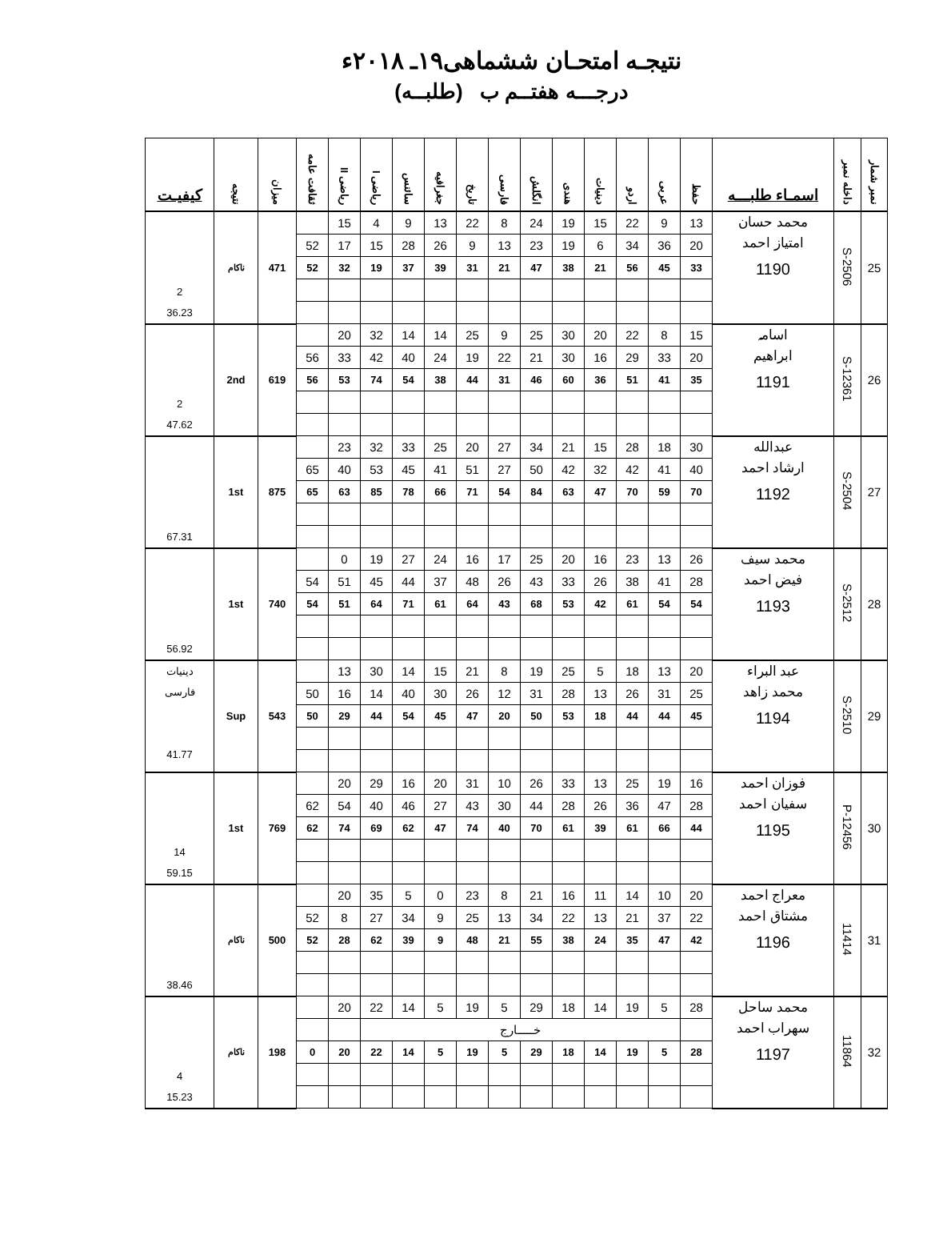نتیجـه امتحـان ششماهی۱۹ـ ۲۰۱۸ء
درجـــه هفتــم ب (طلبــه)
| نمبر شمار | داخله نمبر | اسمـاء طلبـــه | حفظ | عربی | اردو | دینیات | هندی | انگلش | فارسی | تاریخ | جغرافیه | سائنس | ریاضی I | ریاضی II | ثقافت عامه | میزان | نتیجه | کیفیـت |
| --- | --- | --- | --- | --- | --- | --- | --- | --- | --- | --- | --- | --- | --- | --- | --- | --- | --- | --- |
| 25 | S-2506 | محمد حسان امتیاز احمد 1190 | 13 | 9 | 22 | 15 | 19 | 24 | 8 | 22 | 13 | 9 | 4 | 15 | | 471 | ناکام | 2 36.23 |
| | | | 20 | 36 | 34 | 6 | 19 | 23 | 13 | 9 | 26 | 28 | 15 | 17 | 52 | | | |
| | | | 33 | 45 | 56 | 21 | 38 | 47 | 21 | 31 | 39 | 37 | 19 | 32 | 52 | | | |
| 26 | S-12361 | اسامہ ابراهیم 1191 | 15 | 8 | 22 | 20 | 30 | 25 | 9 | 25 | 14 | 14 | 32 | 20 | | 619 | 2nd | 2 47.62 |
| | | | 20 | 33 | 29 | 16 | 30 | 21 | 22 | 19 | 24 | 40 | 42 | 33 | 56 | | | |
| | | | 35 | 41 | 51 | 36 | 60 | 46 | 31 | 44 | 38 | 54 | 74 | 53 | 56 | | | |
| 27 | S-2504 | عبدالله ارشاد احمد 1192 | 30 | 18 | 28 | 15 | 21 | 34 | 27 | 20 | 25 | 33 | 32 | 23 | | 875 | 1st | 67.31 |
| | | | 40 | 41 | 42 | 32 | 42 | 50 | 27 | 51 | 41 | 45 | 53 | 40 | 65 | | | |
| | | | 70 | 59 | 70 | 47 | 63 | 84 | 54 | 71 | 66 | 78 | 85 | 63 | 65 | | | |
| 28 | S-2512 | محمد سیف فیض احمد 1193 | 26 | 13 | 23 | 16 | 20 | 25 | 17 | 16 | 24 | 27 | 19 | 0 | | 740 | 1st | 56.92 |
| | | | 28 | 41 | 38 | 26 | 33 | 43 | 26 | 48 | 37 | 44 | 45 | 51 | 54 | | | |
| | | | 54 | 54 | 61 | 42 | 53 | 68 | 43 | 64 | 61 | 71 | 64 | 51 | 54 | | | |
| 29 | S-2510 | عبد البراء محمد زاهد 1194 | 20 | 13 | 18 | 5 | 25 | 19 | 8 | 21 | 15 | 14 | 30 | 13 | | 543 | Sup | دینیات فارسی 41.77 |
| | | | 25 | 31 | 26 | 13 | 28 | 31 | 12 | 26 | 30 | 40 | 14 | 16 | 50 | | | |
| | | | 45 | 44 | 44 | 18 | 53 | 50 | 20 | 47 | 45 | 54 | 44 | 29 | 50 | | | |
| 30 | P-12456 | فوزان احمد سفیان احمد 1195 | 16 | 19 | 25 | 13 | 33 | 26 | 10 | 31 | 20 | 16 | 29 | 20 | | 769 | 1st | 14 59.15 |
| | | | 28 | 47 | 36 | 26 | 28 | 44 | 30 | 43 | 27 | 46 | 40 | 54 | 62 | | | |
| | | | 44 | 66 | 61 | 39 | 61 | 70 | 40 | 74 | 47 | 62 | 69 | 74 | 62 | | | |
| 31 | 11414 | معراج احمد مشتاق احمد 1196 | 20 | 10 | 14 | 11 | 16 | 21 | 8 | 23 | 0 | 5 | 35 | 20 | | 500 | ناکام | 38.46 |
| | | | 22 | 37 | 21 | 13 | 22 | 34 | 13 | 25 | 9 | 34 | 27 | 8 | 52 | | | |
| | | | 42 | 47 | 35 | 24 | 38 | 55 | 21 | 48 | 9 | 39 | 62 | 28 | 52 | | | |
| 32 | 11864 | محمد ساحل سهراب احمد 1197 | 28 | 5 | 19 | 14 | 18 | 29 | 5 | 19 | 5 | 14 | 22 | 20 | | 198 | ناکام | 4 15.23 |
| | | | | خـــــارج | | | | | | | | | | | | | | |
| | | | 28 | 5 | 19 | 14 | 18 | 29 | 5 | 19 | 5 | 14 | 22 | 20 | 0 | | | |